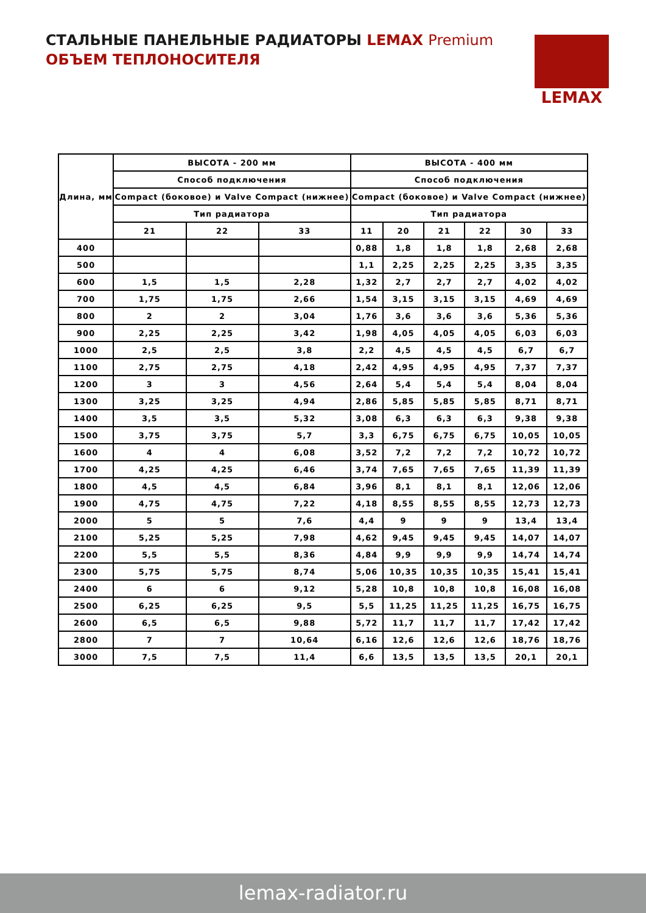СТАЛЬНЫЕ ПАНЕЛЬНЫЕ РАДИАТОРЫ LEMAX Premium
ОБЪЕМ ТЕПЛОНОСИТЕЛЯ
LEMAX
| Длина, мм | ВЫСОТА - 200 мм | | | ВЫСОТА - 400 мм | | | | | |
| --- | --- | --- | --- | --- | --- | --- | --- | --- | --- |
| | Способ подключения | | | Способ подключения | | | | | |
| | Compact (боковое) и Valve Compact (нижнее) | | | Compact (боковое) и Valve Compact (нижнее) | | | | | |
| | Тип радиатора | | | Тип радиатора | | | | | |
| | 21 | 22 | 33 | 11 | 20 | 21 | 22 | 30 | 33 |
| 400 | | | | 0,88 | 1,8 | 1,8 | 1,8 | 2,68 | 2,68 |
| 500 | | | | 1,1 | 2,25 | 2,25 | 2,25 | 3,35 | 3,35 |
| 600 | 1,5 | 1,5 | 2,28 | 1,32 | 2,7 | 2,7 | 2,7 | 4,02 | 4,02 |
| 700 | 1,75 | 1,75 | 2,66 | 1,54 | 3,15 | 3,15 | 3,15 | 4,69 | 4,69 |
| 800 | 2 | 2 | 3,04 | 1,76 | 3,6 | 3,6 | 3,6 | 5,36 | 5,36 |
| 900 | 2,25 | 2,25 | 3,42 | 1,98 | 4,05 | 4,05 | 4,05 | 6,03 | 6,03 |
| 1000 | 2,5 | 2,5 | 3,8 | 2,2 | 4,5 | 4,5 | 4,5 | 6,7 | 6,7 |
| 1100 | 2,75 | 2,75 | 4,18 | 2,42 | 4,95 | 4,95 | 4,95 | 7,37 | 7,37 |
| 1200 | 3 | 3 | 4,56 | 2,64 | 5,4 | 5,4 | 5,4 | 8,04 | 8,04 |
| 1300 | 3,25 | 3,25 | 4,94 | 2,86 | 5,85 | 5,85 | 5,85 | 8,71 | 8,71 |
| 1400 | 3,5 | 3,5 | 5,32 | 3,08 | 6,3 | 6,3 | 6,3 | 9,38 | 9,38 |
| 1500 | 3,75 | 3,75 | 5,7 | 3,3 | 6,75 | 6,75 | 6,75 | 10,05 | 10,05 |
| 1600 | 4 | 4 | 6,08 | 3,52 | 7,2 | 7,2 | 7,2 | 10,72 | 10,72 |
| 1700 | 4,25 | 4,25 | 6,46 | 3,74 | 7,65 | 7,65 | 7,65 | 11,39 | 11,39 |
| 1800 | 4,5 | 4,5 | 6,84 | 3,96 | 8,1 | 8,1 | 8,1 | 12,06 | 12,06 |
| 1900 | 4,75 | 4,75 | 7,22 | 4,18 | 8,55 | 8,55 | 8,55 | 12,73 | 12,73 |
| 2000 | 5 | 5 | 7,6 | 4,4 | 9 | 9 | 9 | 13,4 | 13,4 |
| 2100 | 5,25 | 5,25 | 7,98 | 4,62 | 9,45 | 9,45 | 9,45 | 14,07 | 14,07 |
| 2200 | 5,5 | 5,5 | 8,36 | 4,84 | 9,9 | 9,9 | 9,9 | 14,74 | 14,74 |
| 2300 | 5,75 | 5,75 | 8,74 | 5,06 | 10,35 | 10,35 | 10,35 | 15,41 | 15,41 |
| 2400 | 6 | 6 | 9,12 | 5,28 | 10,8 | 10,8 | 10,8 | 16,08 | 16,08 |
| 2500 | 6,25 | 6,25 | 9,5 | 5,5 | 11,25 | 11,25 | 11,25 | 16,75 | 16,75 |
| 2600 | 6,5 | 6,5 | 9,88 | 5,72 | 11,7 | 11,7 | 11,7 | 17,42 | 17,42 |
| 2800 | 7 | 7 | 10,64 | 6,16 | 12,6 | 12,6 | 12,6 | 18,76 | 18,76 |
| 3000 | 7,5 | 7,5 | 11,4 | 6,6 | 13,5 | 13,5 | 13,5 | 20,1 | 20,1 |
lemax-radiator.ru